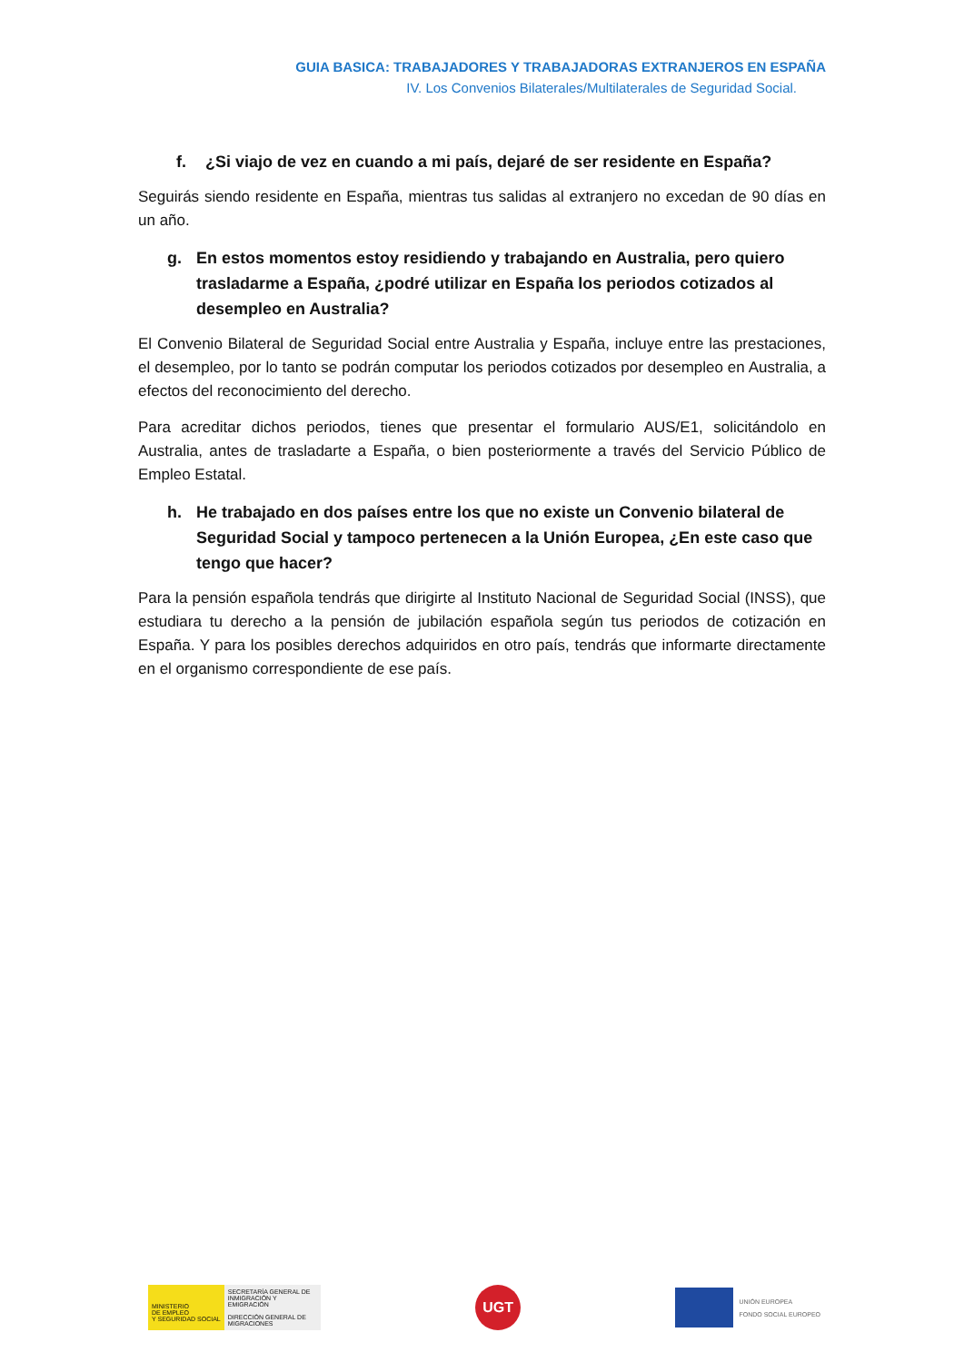GUIA BASICA: TRABAJADORES Y TRABAJADORAS EXTRANJEROS EN ESPAÑA
IV. Los Convenios Bilaterales/Multilaterales de Seguridad Social.
f. ¿Si viajo de vez en cuando a mi país, dejaré de ser residente en España?
Seguirás siendo residente en España, mientras tus salidas al extranjero no excedan de 90 días en un año.
g. En estos momentos estoy residiendo y trabajando en Australia, pero quiero trasladarme a España, ¿podré utilizar en España los periodos cotizados al desempleo en Australia?
El Convenio Bilateral de Seguridad Social entre Australia y España, incluye entre las prestaciones, el desempleo, por lo tanto se podrán computar los periodos cotizados por desempleo en Australia, a efectos del reconocimiento del derecho.
Para acreditar dichos periodos, tienes que presentar el formulario AUS/E1, solicitándolo en Australia, antes de trasladarte a España, o bien posteriormente a través del Servicio Público de Empleo Estatal.
h. He trabajado en dos países entre los que no existe un Convenio bilateral de Seguridad Social y tampoco pertenecen a la Unión Europea, ¿En este caso que tengo que hacer?
Para la pensión española tendrás que dirigirte al Instituto Nacional de Seguridad Social (INSS), que estudiara tu derecho a la pensión de jubilación española según tus periodos de cotización en España. Y para los posibles derechos adquiridos en otro país, tendrás que informarte directamente en el organismo correspondiente de ese país.
MINISTERIO
DE EMPLEO
Y SEGURIDAD SOCIAL
SECRETARÍA GENERAL DE INMIGRACIÓN Y EMIGRACIÓN
DIRECCIÓN GENERAL DE MIGRACIONES
UGT
UNIÓN EUROPEA
FONDO SOCIAL EUROPEO